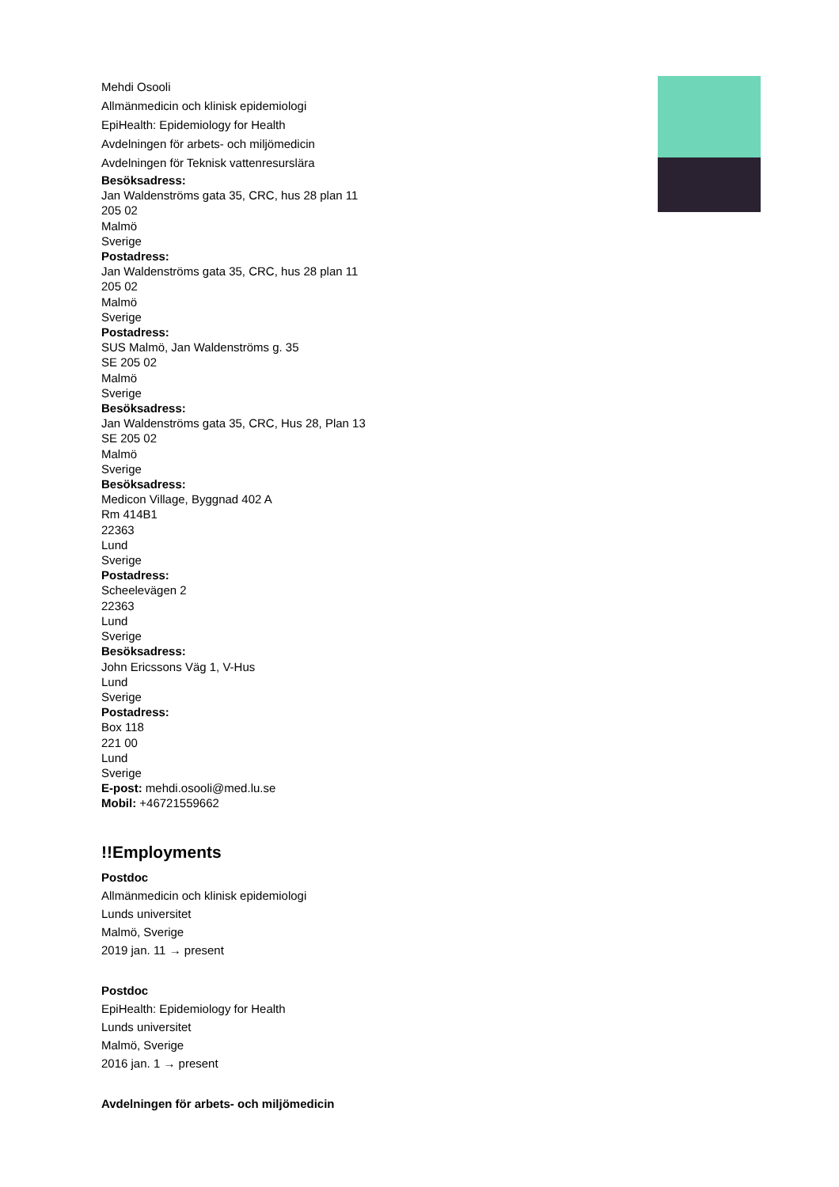Mehdi Osooli
Allmänmedicin och klinisk epidemiologi
EpiHealth: Epidemiology for Health
Avdelningen för arbets- och miljömedicin
Avdelningen för Teknisk vattenresurslära
Besöksadress:
Jan Waldenströms gata 35, CRC, hus 28 plan 11
205 02
Malmö
Sverige
Postadress:
Jan Waldenströms gata 35, CRC, hus 28 plan 11
205 02
Malmö
Sverige
Postadress:
SUS Malmö, Jan Waldenströms g. 35
SE 205 02
Malmö
Sverige
Besöksadress:
Jan Waldenströms gata 35, CRC, Hus 28, Plan 13
SE 205 02
Malmö
Sverige
Besöksadress:
Medicon Village, Byggnad 402 A
Rm 414B1
22363
Lund
Sverige
Postadress:
Scheelevägen 2
22363
Lund
Sverige
Besöksadress:
John Ericssons Väg 1, V-Hus
Lund
Sverige
Postadress:
Box 118
221 00
Lund
Sverige
E-post: mehdi.osooli@med.lu.se
Mobil: +46721559662
!!Employments
Postdoc
Allmänmedicin och klinisk epidemiologi
Lunds universitet
Malmö, Sverige
2019 jan. 11 → present
Postdoc
EpiHealth: Epidemiology for Health
Lunds universitet
Malmö, Sverige
2016 jan. 1 → present
Avdelningen för arbets- och miljömedicin